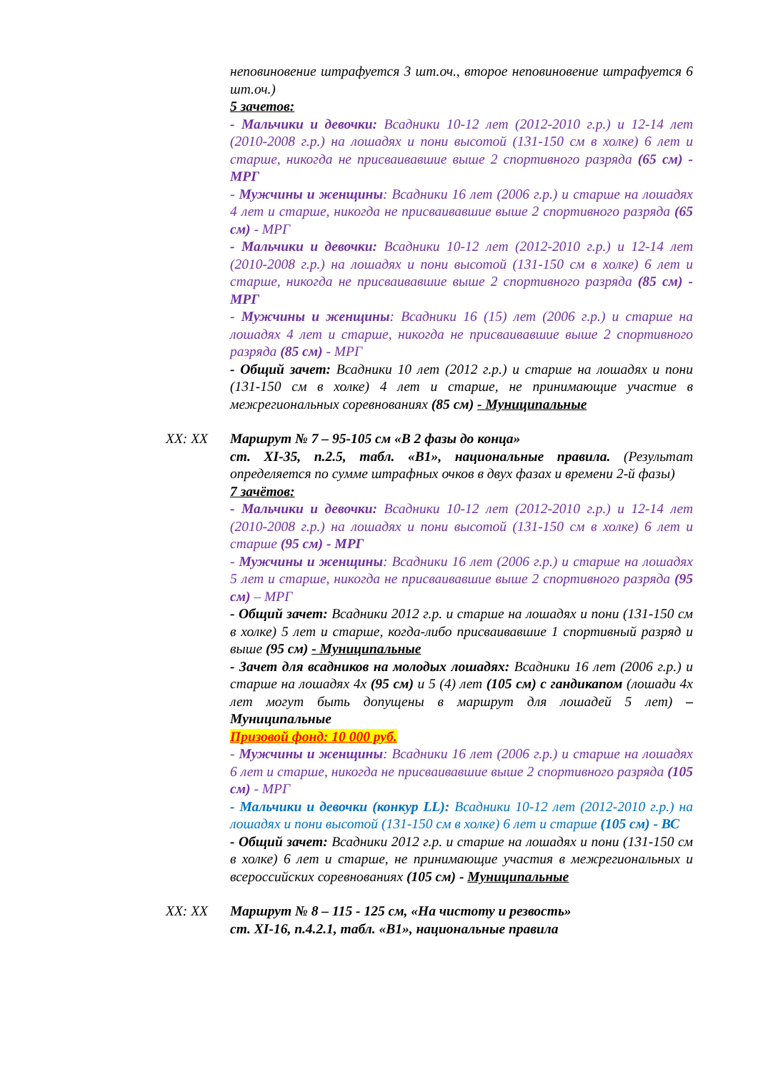неповиновение штрафуется 3 шт.оч., второе неповиновение штрафуется 6 шт.оч.)
5 зачетов:
- Мальчики и девочки: Всадники 10-12 лет (2012-2010 г.р.) и 12-14 лет (2010-2008 г.р.) на лошадях и пони высотой (131-150 см в холке) 6 лет и старше, никогда не присваивавшие выше 2 спортивного разряда (65 см) - МРГ
- Мужчины и женщины: Всадники 16 лет (2006 г.р.) и старше на лошадях 4 лет и старше, никогда не присваивавшие выше 2 спортивного разряда (65 см) - МРГ
- Мальчики и девочки: Всадники 10-12 лет (2012-2010 г.р.) и 12-14 лет (2010-2008 г.р.) на лошадях и пони высотой (131-150 см в холке) 6 лет и старше, никогда не присваивавшие выше 2 спортивного разряда (85 см) - МРГ
- Мужчины и женщины: Всадники 16 (15) лет (2006 г.р.) и старше на лошадях 4 лет и старше, никогда не присваивавшие выше 2 спортивного разряда (85 см) - МРГ
- Общий зачет: Всадники 10 лет (2012 г.р.) и старше на лошадях и пони (131-150 см в холке) 4 лет и старше, не принимающие участие в межрегиональных соревнованиях (85 см) - Муниципальные
XX: XX Маршрут № 7 – 95-105 см «В 2 фазы до конца»
ст. XI-35, п.2.5, табл. «В1», национальные правила. (Результат определяется по сумме штрафных очков в двух фазах и времени 2-й фазы)
7 зачётов:
- Мальчики и девочки: Всадники 10-12 лет (2012-2010 г.р.) и 12-14 лет (2010-2008 г.р.) на лошадях и пони высотой (131-150 см в холке) 6 лет и старше (95 см) - МРГ
- Мужчины и женщины: Всадники 16 лет (2006 г.р.) и старше на лошадях 5 лет и старше, никогда не присваивавшие выше 2 спортивного разряда (95 см) – МРГ
- Общий зачет: Всадники 2012 г.р. и старше на лошадях и пони (131-150 см в холке) 5 лет и старше, когда-либо присваивавшие 1 спортивный разряд и выше (95 см) - Муниципальные
- Зачет для всадников на молодых лошадях: Всадники 16 лет (2006 г.р.) и старше на лошадях 4х (95 см) и 5 (4) лет (105 см) с гандикапом (лошади 4х лет могут быть допущены в маршрут для лошадей 5 лет) – Муниципальные
Призовой фонд: 10 000 руб.
- Мужчины и женщины: Всадники 16 лет (2006 г.р.) и старше на лошадях 6 лет и старше, никогда не присваивавшие выше 2 спортивного разряда (105 см) - МРГ
- Мальчики и девочки (конкур LL): Всадники 10-12 лет (2012-2010 г.р.) на лошадях и пони высотой (131-150 см в холке) 6 лет и старше (105 см) - ВС
- Общий зачет: Всадники 2012 г.р. и старше на лошадях и пони (131-150 см в холке) 6 лет и старше, не принимающие участия в межрегиональных и всероссийских соревнованиях (105 см) - Муниципальные
XX: XX Маршрут № 8 – 115 - 125 см, «На чистоту и резвость»
ст. XI-16, п.4.2.1, табл. «В1», национальные правила